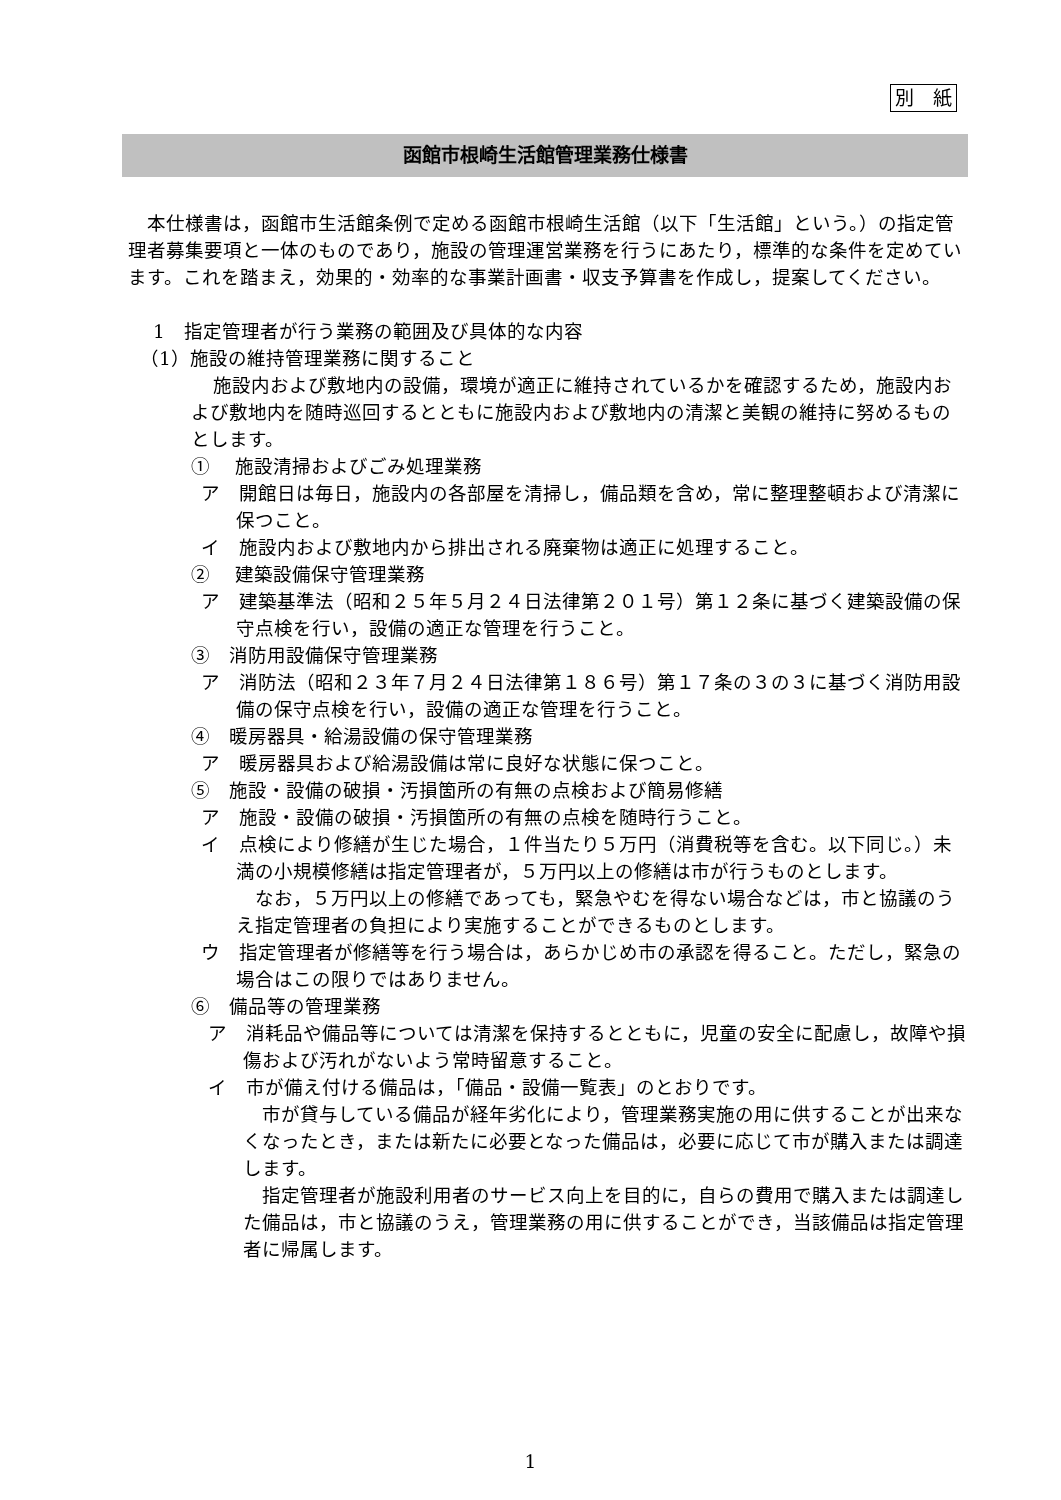別　紙
函館市根崎生活館管理業務仕様書
本仕様書は，函館市生活館条例で定める函館市根崎生活館（以下「生活館」という。）の指定管理者募集要項と一体のものであり，施設の管理運営業務を行うにあたり，標準的な条件を定めています。これを踏まえ，効果的・効率的な事業計画書・収支予算書を作成し，提案してください。
1　指定管理者が行う業務の範囲及び具体的な内容
（1）施設の維持管理業務に関すること
施設内および敷地内の設備，環境が適正に維持されているかを確認するため，施設内および敷地内を随時巡回するとともに施設内および敷地内の清潔と美観の維持に努めるものとします。
①　 施設清掃およびごみ処理業務
ア　開館日は毎日，施設内の各部屋を清掃し，備品類を含め，常に整理整頓および清潔に保つこと。
イ　施設内および敷地内から排出される廃棄物は適正に処理すること。
②　 建築設備保守管理業務
ア　建築基準法（昭和２５年５月２４日法律第２０１号）第１２条に基づく建築設備の保守点検を行い，設備の適正な管理を行うこと。
③　消防用設備保守管理業務
ア　消防法（昭和２３年７月２４日法律第１８６号）第１７条の３の３に基づく消防用設備の保守点検を行い，設備の適正な管理を行うこと。
④　暖房器具・給湯設備の保守管理業務
ア　暖房器具および給湯設備は常に良好な状態に保つこと。
⑤　施設・設備の破損・汚損箇所の有無の点検および簡易修繕
ア　施設・設備の破損・汚損箇所の有無の点検を随時行うこと。
イ　点検により修繕が生じた場合，１件当たり５万円（消費税等を含む。以下同じ。）未満の小規模修繕は指定管理者が，５万円以上の修繕は市が行うものとします。
なお，５万円以上の修繕であっても，緊急やむを得ない場合などは，市と協議のうえ指定管理者の負担により実施することができるものとします。
ウ　指定管理者が修繕等を行う場合は，あらかじめ市の承認を得ること。ただし，緊急の場合はこの限りではありません。
⑥　備品等の管理業務
ア　消耗品や備品等については清潔を保持するとともに，児童の安全に配慮し，故障や損傷および汚れがないよう常時留意すること。
イ　市が備え付ける備品は，「備品・設備一覧表」のとおりです。
市が貸与している備品が経年劣化により，管理業務実施の用に供することが出来なくなったとき，または新たに必要となった備品は，必要に応じて市が購入または調達します。
指定管理者が施設利用者のサービス向上を目的に，自らの費用で購入または調達した備品は，市と協議のうえ，管理業務の用に供することができ，当該備品は指定管理者に帰属します。
1